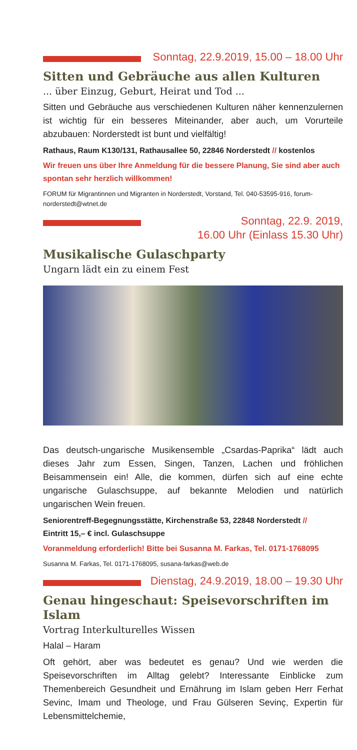Sonntag, 22.9.2019, 15.00 – 18.00 Uhr
Sitten und Gebräuche aus allen Kulturen
... über Einzug, Geburt, Heirat und Tod ...
Sitten und Gebräuche aus verschiedenen Kulturen näher kennenzulernen ist wichtig für ein besseres Miteinander, aber auch, um Vorurteile abzubauen: Norderstedt ist bunt und vielfältig!
Rathaus, Raum K130/131, Rathausallee 50, 22846 Norderstedt // kostenlos
Wir freuen uns über Ihre Anmeldung für die bessere Planung, Sie sind aber auch spontan sehr herzlich willkommen!
FORUM für Migrantinnen und Migranten in Norderstedt, Vorstand, Tel. 040-53595-916, forum-norderstedt@wtnet.de
Sonntag, 22.9. 2019,
16.00 Uhr (Einlass 15.30 Uhr)
Musikalische Gulaschparty
Ungarn lädt ein zu einem Fest
Das deutsch-ungarische Musikensemble „Csardas-Paprika“ lädt auch dieses Jahr zum Essen, Singen, Tanzen, Lachen und fröhlichen Beisammensein ein! Alle, die kommen, dürfen sich auf eine echte ungarische Gulaschsuppe, auf bekannte Melodien und natürlich ungarischen Wein freuen.
Seniorentreff-Begegnungsstätte, Kirchenstraße 53, 22848 Norderstedt //
Eintritt 15,– € incl. Gulaschsuppe
Voranmeldung erforderlich! Bitte bei Susanna M. Farkas, Tel. 0171-1768095
Susanna M. Farkas, Tel. 0171-1768095, susana-farkas@web.de
Dienstag, 24.9.2019, 18.00 – 19.30 Uhr
Genau hingeschaut: Speisevorschriften im Islam
Vortrag Interkulturelles Wissen
Halal – Haram
Oft gehört, aber was bedeutet es genau? Und wie werden die Speisevorschriften im Alltag gelebt? Interessante Einblicke zum Themenbereich Gesundheit und Ernährung im Islam geben Herr Ferhat Sevinc, Imam und Theologe, und Frau Gülseren Sevinç, Expertin für Lebensmittelchemie,